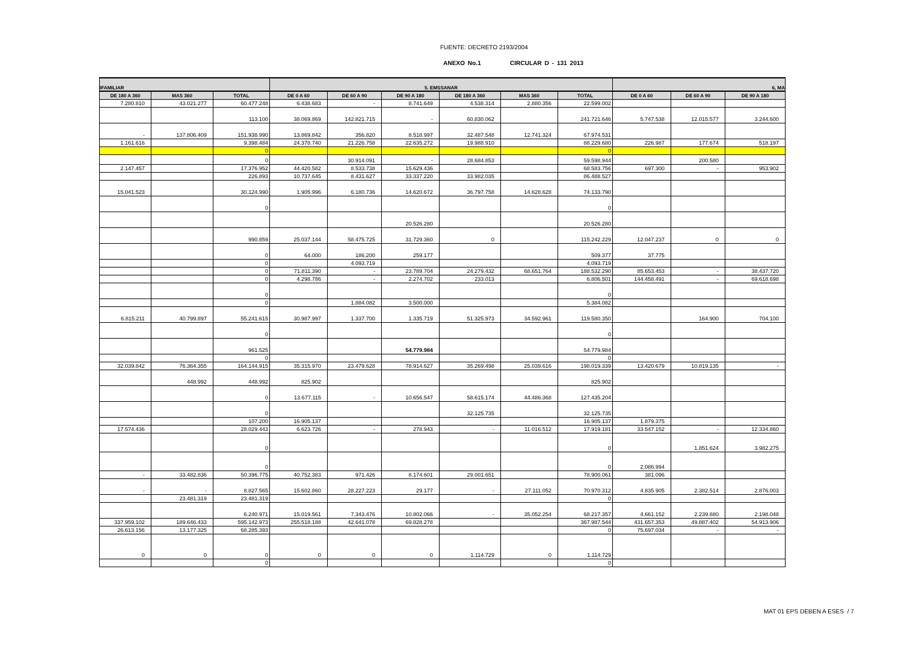FUENTE: DECRETO 2193/2004
ANEXO No.1 CIRCULAR D - 131 2013
| IFAMILIAR | | | 5. EMSSANAR | | | | | | 6, MA | | |
| --- | --- | --- | --- | --- | --- | --- | --- | --- | --- | --- | --- |
| DE 180 A 360 | MAS 360 | TOTAL | DE 0 A 60 | DE 60 A 90 | DE 90 A 180 | DE 180 A 360 | MAS 360 | TOTAL | DE 0 A 60 | DE 60 A 90 | DE 90 A 180 |
| 7.280.810 | 43.021.277 | 60.477.248 | 6.438.683 | - | 8.741.649 | 4.538.314 | 2.880.356 | 22.599.002 | | | |
| | | 113.100 | 38.069.869 | 142.821.715 | - | 60.830.062 | | 241.721.646 | 5.747.538 | 12.015.577 | 3.244.600 |
| - | 137.806.409 | 151.938.990 | 13.869.842 | 356.820 | 8.518.997 | 32.487.548 | 12.741.324 | 67.974.531 | | | |
| 1.161.616 | | 9.398.484 | 24.378.740 | 21.226.758 | 22.635.272 | 19.988.910 | | 88.229.680 | 226.987 | 177.674 | 518.197 |
| | | 0 | | | | | | 0 | | | |
| | | 0 | | 30.914.091 | - | 28.684.853 | | 59.598.944 | | 200.580 | |
| 2.147.457 | | 17.376.952 | 44.420.582 | 8.533.738 | 15.629.436 | | | 68.583.756 | 697.300 | - | 953.902 |
| | | 226.893 | 10.737.645 | 8.431.627 | 33.337.220 | 33.982.035 | | 86.488.527 | | | |
| 15.041.523 | | 30.124.990 | 1.905.996 | 6.180.736 | 14.620.672 | 36.797.758 | 14.628.628 | 74.133.790 | | | |
| | | 0 | | | | | | 0 | | | |
| | | | | | 20.526.280 | | | 20.526.280 | | | |
| | | 990.859 | 25.037.144 | 58.475.725 | 31.729.360 | 0 | | 115.242.229 | 12.047.237 | 0 | 0 |
| | | 0 | 64.000 | 186.200 | 259.177 | | | 509.377 | 37.775 | | |
| | | 0 | | 4.093.719 | | | | 4.093.719 | | | |
| | | 0 | 71.811.390 | - | 23.789.704 | 24.279.432 | 68.651.764 | 188.532.290 | 85.653.453 | - | 38.437.720 |
| | | 0 | 4.298.786 | - | 2.274.702 | 233.013 | | 6.806.501 | 144.458.491 | - | 69.618.698 |
| | | 0 | | | | | | 0 | | | |
| | | 0 | | 1.884.082 | 3.500.000 | | | 5.384.082 | | | |
| 6.815.211 | 40.799.897 | 55.241.615 | 30.987.997 | 1.337.700 | 1.335.719 | 51.325.973 | 34.592.961 | 119.580.350 | | 164.900 | 704.100 |
| | | 0 | | | | | | 0 | | | |
| | | 961.525 | | | 54.779.984 | | | 54.779.984 | | | |
| | | 0 | | | | | | 0 | | | |
| 32.039.842 | 76.364.355 | 164.144.915 | 35.315.970 | 23.479.628 | 78.914.627 | 35.269.498 | 25.039.616 | 198.019.339 | 13.420.679 | 10.819.135 | - |
| | 448.992 | 448.992 | 825.902 | | | | | 825.902 | | | |
| | | 0 | 13.677.115 | - | 10.656.547 | 58.615.174 | 44.486.368 | 127.435.204 | | | |
| | | 0 | | | | 32.125.735 | | 32.125.735 | | | |
| | | 107.200 | 16.905.137 | | | | | 16.905.137 | 1.879.375 | | |
| 17.574.436 | | 28.029.443 | 6.623.726 | - | 278.943 | - | 11.016.512 | 17.919.181 | 33.547.152 | - | 12.334.860 |
| | | 0 | | | | | | 0 | | 1.851.624 | 3.982.275 |
| | | 0 | | | | | | 0 | 2.086.994 | | |
| - | 33.482.836 | 50.396.775 | 40.752.383 | 971.426 | 8.174.601 | 29.001.651 | | 78.900.061 | 381.096 | | |
| - | - | 8.827.565 | 15.602.860 | 28.227.223 | 29.177 | - | 27.111.052 | 70.970.312 | 4.835.905 | 2.382.514 | 2.876.003 |
| | 23.481.319 | 23.481.319 | | | | | | 0 | | | |
| | | 6.240.971 | 15.019.561 | 7.343.476 | 10.802.066 | - | 35.052.254 | 68.217.357 | 4.661.152 | 2.239.880 | 2.198.048 |
| 337.959.102 | 189.646.433 | 595.142.973 | 255.518.188 | 42.641.078 | 69.828.278 | | | 367.987.544 | 431.657.353 | 49.887.402 | 54.913.906 |
| 26.613.156 | 13.177.325 | 68.285.393 | | | | | | 0 | 75.697.034 | - | - |
| 0 | 0 | 0 | 0 | 0 | 0 | 1.114.729 | 0 | 1.114.729 | | | |
| | | 0 | | | | | | 0 | | | |
MAT 01 EPS DEBEN A ESES / 7